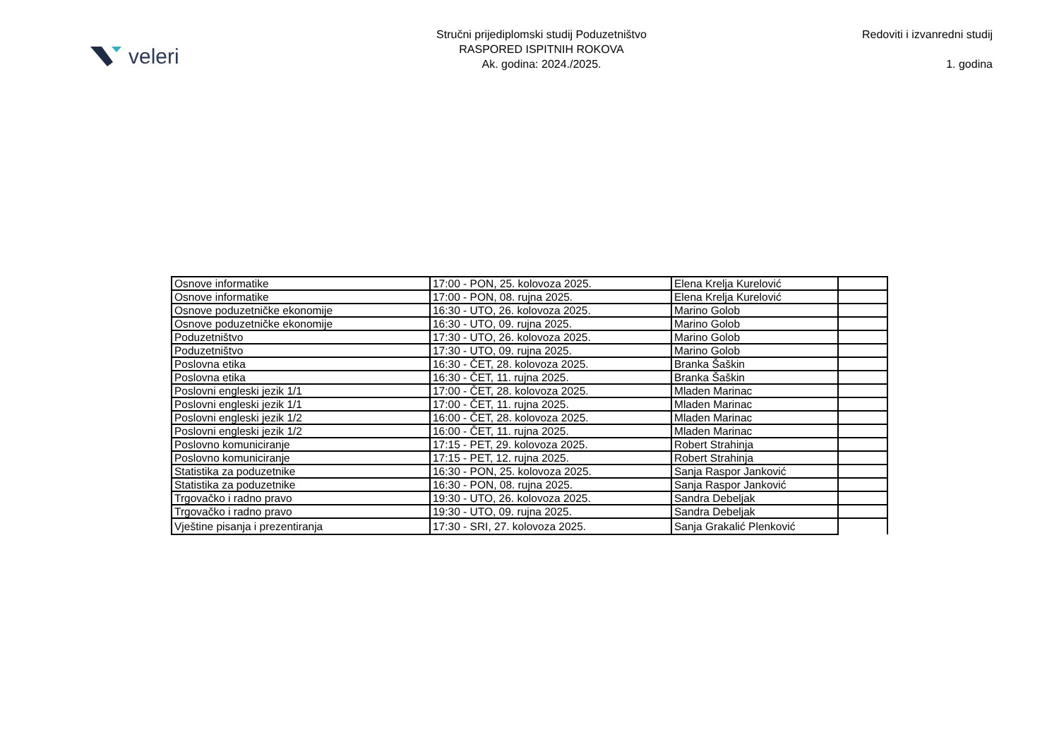veleri
Stručni prijediplomski studij Poduzetništvo
RASPORED ISPITNIH ROKOVA
Ak. godina: 2024./2025.
Redoviti i izvanredni studij
1. godina
| Osnove informatike | 17:00 - PON, 25. kolovoza 2025. | Elena Krelja Kurelović | |
| Osnove informatike | 17:00 - PON, 08. rujna 2025. | Elena Krelja Kurelović | |
| Osnove poduzetničke ekonomije | 16:30 - UTO, 26. kolovoza 2025. | Marino Golob | |
| Osnove poduzetničke ekonomije | 16:30 - UTO, 09. rujna 2025. | Marino Golob | |
| Poduzetništvo | 17:30 - UTO, 26. kolovoza 2025. | Marino Golob | |
| Poduzetništvo | 17:30 - UTO, 09. rujna 2025. | Marino Golob | |
| Poslovna etika | 16:30 - ČET, 28. kolovoza 2025. | Branka Šaškin | |
| Poslovna etika | 16:30 - ČET, 11. rujna 2025. | Branka Šaškin | |
| Poslovni engleski jezik 1/1 | 17:00 - ČET, 28. kolovoza 2025. | Mladen Marinac | |
| Poslovni engleski jezik 1/1 | 17:00 - ČET, 11. rujna 2025. | Mladen Marinac | |
| Poslovni engleski jezik 1/2 | 16:00 - ČET, 28. kolovoza 2025. | Mladen Marinac | |
| Poslovni engleski jezik 1/2 | 16:00 - ČET, 11. rujna 2025. | Mladen Marinac | |
| Poslovno komuniciranje | 17:15 - PET, 29. kolovoza 2025. | Robert Strahinja | |
| Poslovno komuniciranje | 17:15 - PET, 12. rujna 2025. | Robert Strahinja | |
| Statistika za poduzetnike | 16:30 - PON, 25. kolovoza 2025. | Sanja Raspor Janković | |
| Statistika za poduzetnike | 16:30 - PON, 08. rujna 2025. | Sanja Raspor Janković | |
| Trgovačko i radno pravo | 19:30 - UTO, 26. kolovoza 2025. | Sandra Debeljak | |
| Trgovačko i radno pravo | 19:30 - UTO, 09. rujna 2025. | Sandra Debeljak | |
| Vještine pisanja i prezentiranja | 17:30 - SRI, 27. kolovoza 2025. | Sanja Grakalić Plenković | |